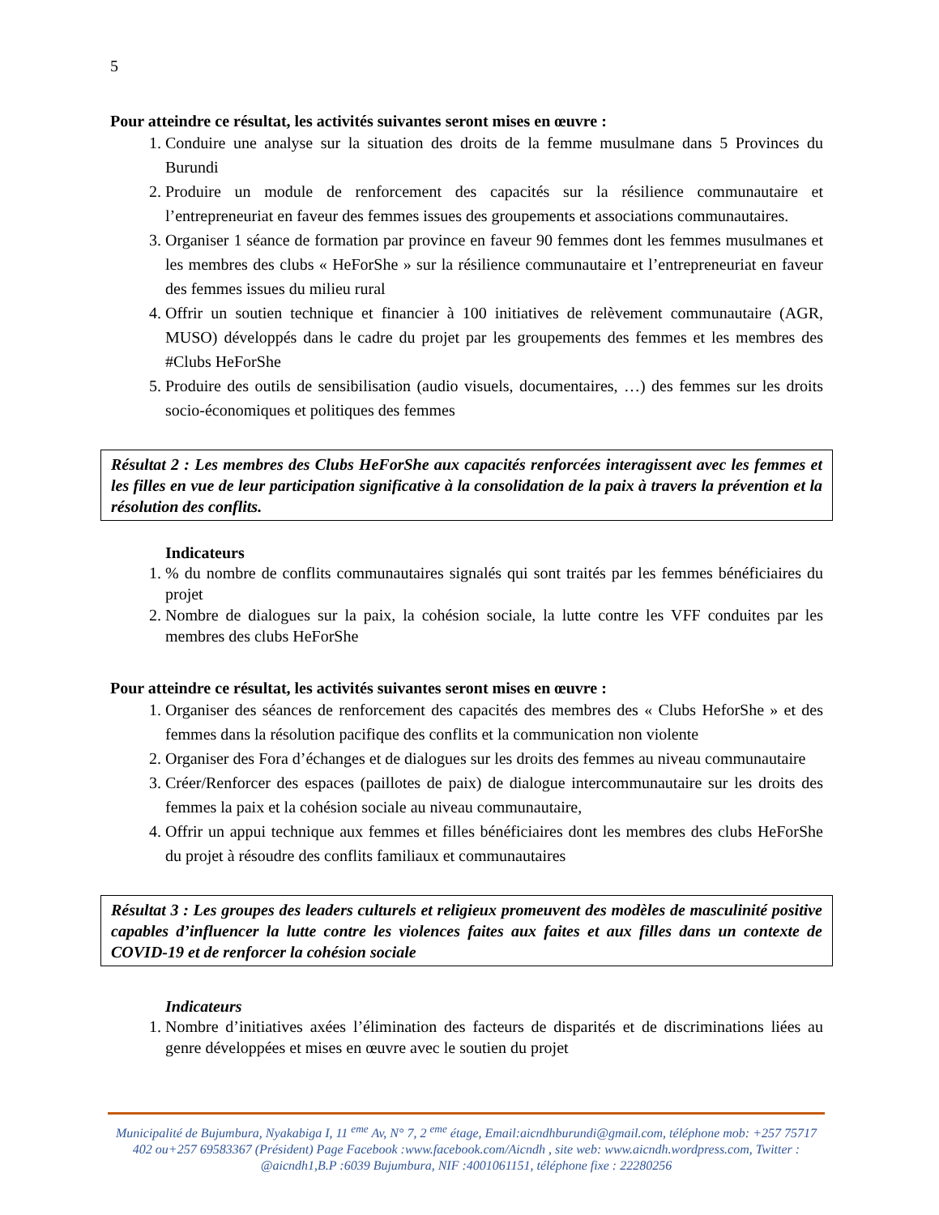5
Pour atteindre ce résultat, les activités suivantes seront mises en œuvre :
1. Conduire une analyse sur la situation des droits de la femme musulmane dans 5 Provinces du Burundi
2. Produire un module de renforcement des capacités sur la résilience communautaire et l’entrepreneuriat en faveur des femmes issues des groupements et associations communautaires.
3. Organiser 1 séance de formation par province en faveur 90 femmes dont les femmes musulmanes et les membres des clubs « HeForShe » sur la résilience communautaire et l’entrepreneuriat en faveur des femmes issues du milieu rural
4. Offrir un soutien technique et financier à 100 initiatives de relèvement communautaire (AGR, MUSO) développés dans le cadre du projet par les groupements des femmes et les membres des #Clubs HeForShe
5. Produire des outils de sensibilisation (audio visuels, documentaires, …) des femmes sur les droits socio-économiques et politiques des femmes
Résultat 2 : Les membres des Clubs HeForShe aux capacités renforcées interagissent avec les femmes et les filles en vue de leur participation significative à la consolidation de la paix à travers la prévention et la résolution des conflits.
Indicateurs
1. % du nombre de conflits communautaires signalés qui sont traités par les femmes bénéficiaires du projet
2. Nombre de dialogues sur la paix, la cohésion sociale, la lutte contre les VFF conduites par les membres des clubs HeForShe
Pour atteindre ce résultat, les activités suivantes seront mises en œuvre :
1. Organiser des séances de renforcement des capacités des membres des « Clubs HeforShe » et des femmes dans la résolution pacifique des conflits et la communication non violente
2. Organiser des Fora d’échanges et de dialogues sur les droits des femmes au niveau communautaire
3. Créer/Renforcer des espaces (paillotes de paix) de dialogue intercommunautaire sur les droits des femmes la paix et la cohésion sociale au niveau communautaire,
4. Offrir un appui technique aux femmes et filles bénéficiaires dont les membres des clubs HeForShe du projet à résoudre des conflits familiaux et communautaires
Résultat 3 : Les groupes des leaders culturels et religieux promeuvent des modèles de masculinité positive capables d’influencer la lutte contre les violences faites aux faites et aux filles dans un contexte de COVID-19 et de renforcer la cohésion sociale
Indicateurs
1. Nombre d’initiatives axées l’élimination des facteurs de disparités et de discriminations liées au genre développées et mises en œuvre avec le soutien du projet
Municipalité de Bujumbura, Nyakabiga I, 11 <sup>eme</sup> Av, N° 7, 2 <sup>eme</sup> étage, Email:aicndhburundi@gmail.com, téléphone mob: +257 75717 402 ou+257 69583367 (Président) Page Facebook :www.facebook.com/Aicndh , site web: www.aicndh.wordpress.com, Twitter : @aicndh1,B.P :6039 Bujumbura, NIF :4001061151, téléphone fixe : 22280256